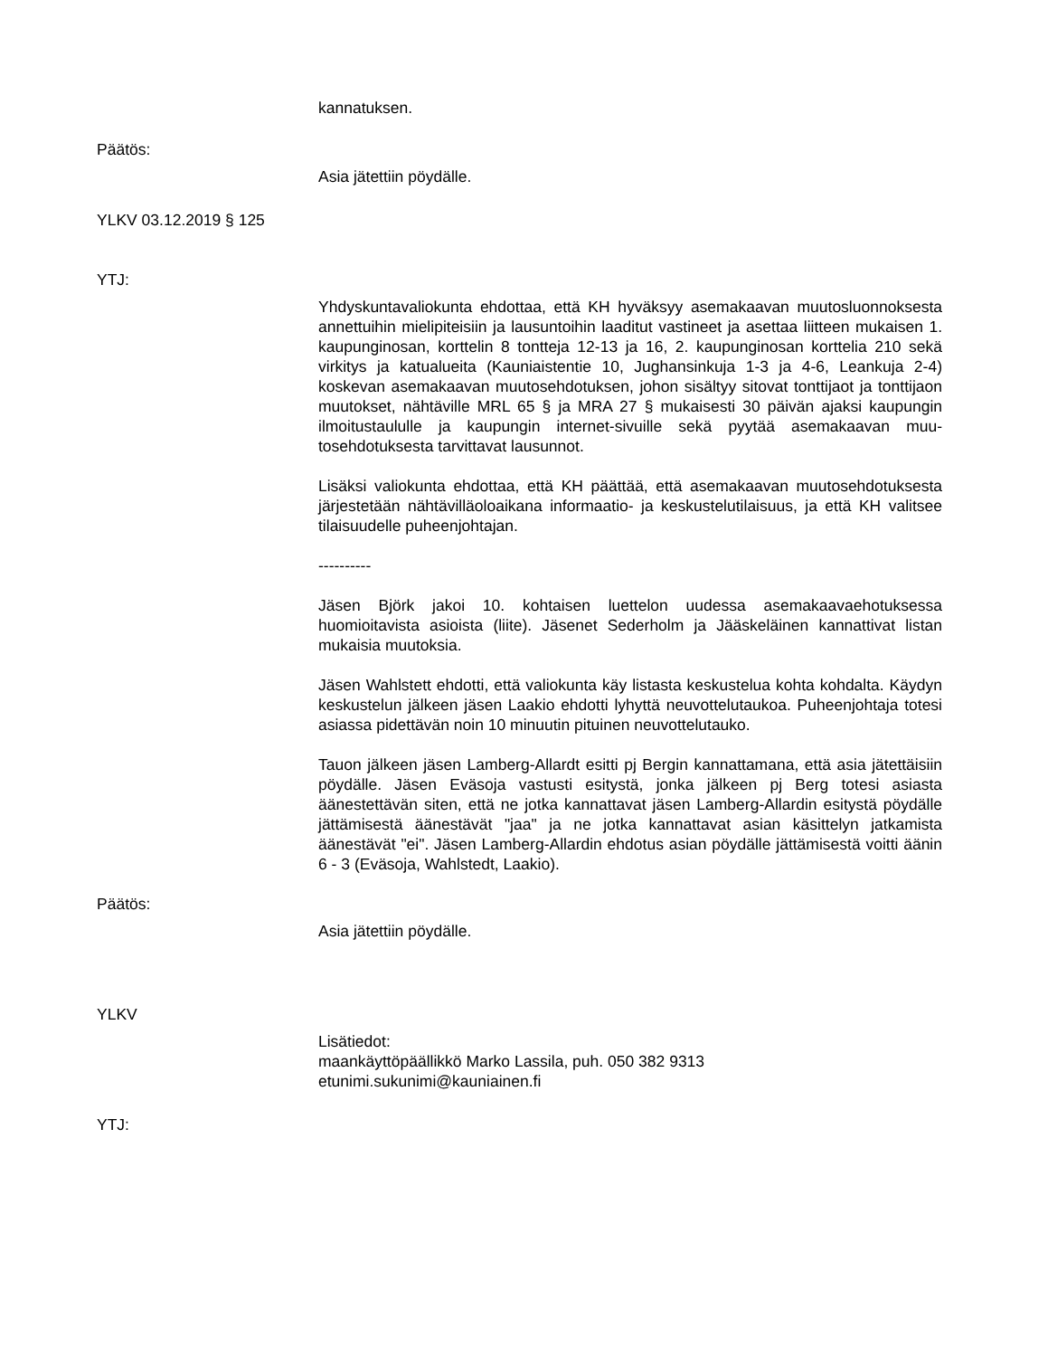kannatuksen.
Päätös:
Asia jätettiin pöydälle.
YLKV 03.12.2019 § 125
YTJ:
Yhdyskuntavaliokunta ehdottaa, että KH hyväksyy asemakaavan muutos­luonnoksesta annettuihin mielipiteisiin ja lausuntoihin laaditut vastineet ja asettaa liitteen mukaisen 1. kaupunginosan, korttelin 8 tontteja 12-13 ja 16, 2. kaupunginosan korttelia 210 sekä virkitys ja katualueita (Kauniaistentie 10, Jughansinkuja 1-3 ja 4-6, Leankuja 2-4) koskevan asemakaavan muu­tosehdotuksen, johon sisältyy sitovat tonttijaot ja tonttijaon muutokset, näh­täville MRL 65 § ja MRA 27 § mukaisesti 30 päivän ajaksi kaupungin ilmoi­tustaululle ja kaupungin internet-sivuille sekä pyytää asemakaavan muu­tosehdotuksesta tarvittavat lausunnot.
Lisäksi valiokunta ehdottaa, että KH päättää, että asemakaavan muutoseh­dotuksesta järjestetään nähtävilläoloaikana informaatio- ja keskustelutilai­suus, ja että KH valitsee tilaisuudelle puheenjohtajan.
----------
Jäsen Björk jakoi 10. kohtaisen luettelon uudessa asemakaavaehotuk­sessa huomioitavista asioista (liite). Jäsenet Sederholm ja Jääskeläinen kannattivat listan mukaisia muutoksia.
Jäsen Wahlstett ehdotti, että valiokunta käy listasta keskustelua kohta koh­dalta. Käydyn keskustelun jälkeen jäsen Laakio ehdotti lyhyttä neuvottelu­taukoa. Puheenjohtaja totesi asiassa pidettävän noin 10 minuutin pituinen neuvottelutauko.
Tauon jälkeen jäsen Lamberg-Allardt esitti pj Bergin kannattamana, että asia jätettäisiin pöydälle. Jäsen Eväsoja vastusti esitystä, jonka jälkeen pj Berg totesi asiasta äänestettävän siten, että ne jotka kannattavat jäsen Lamberg-Allardin esitystä pöydälle jättämisestä äänestävät "jaa" ja ne jotka kannattavat asian käsittelyn jatkamista äänestävät "ei". Jäsen Lamberg-Allardin ehdotus asian pöydälle jättämisestä voitti äänin 6 - 3 (Eväsoja, Wahlstedt, Laakio).
Päätös:
Asia jätettiin pöydälle.
YLKV
Lisätiedot:
maankäyttöpäällikkö Marko Lassila, puh. 050 382 9313
etunimi.sukunimi@kauniainen.fi
YTJ: